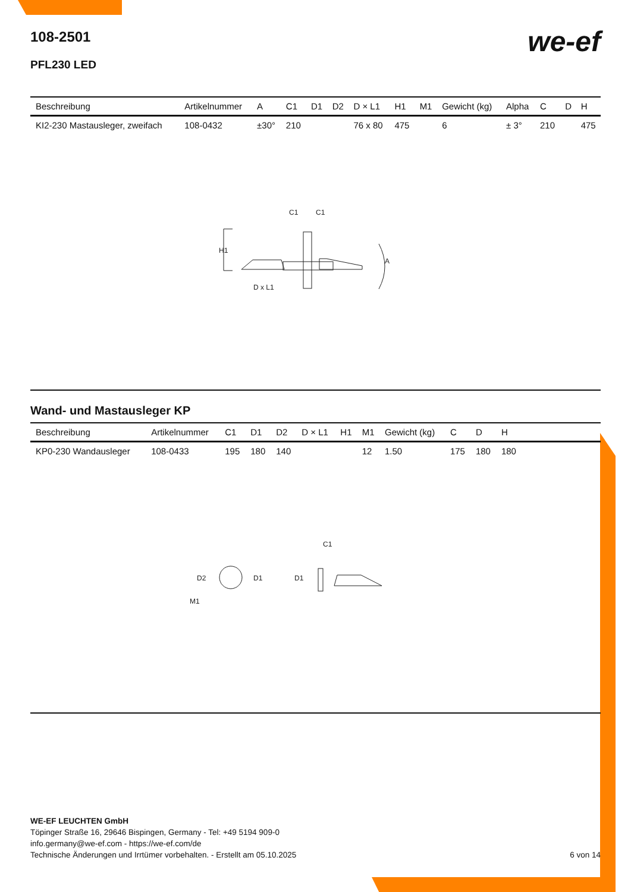108-2501
PFL230 LED
we-ef
| Beschreibung | Artikelnummer | A | C1 | D1 | D2 | D × L1 | H1 | M1 | Gewicht (kg) | Alpha | C | D | H |
| --- | --- | --- | --- | --- | --- | --- | --- | --- | --- | --- | --- | --- | --- |
| KI2-230 Mastausleger, zweifach | 108-0432 | ±30° | 210 | | | 76 x 80 | 475 | | 6 | ± 3° | 210 | | 475 |
H1
A
C1
C1
D x L1
Wand- und Mastausleger KP
| Beschreibung | Artikelnummer | C1 | D1 | D2 | D × L1 | H1 | M1 | Gewicht (kg) | C | D | H | |
| --- | --- | --- | --- | --- | --- | --- | --- | --- | --- | --- | --- | --- |
| KP0-230 Wandausleger | 108-0433 | 195 | 180 | 140 | | | 12 | 1.50 | 175 | 180 | 180 | |
D2
D1
D1
M1
C1
WE-EF LEUCHTEN GmbH
Töpinger Straße 16, 29646 Bispingen, Germany - Tel: +49 5194 909-0
info.germany@we-ef.com - https://we-ef.com/de
Technische Änderungen und Irrtümer vorbehalten. - Erstellt am 05.10.2025 6 von 14